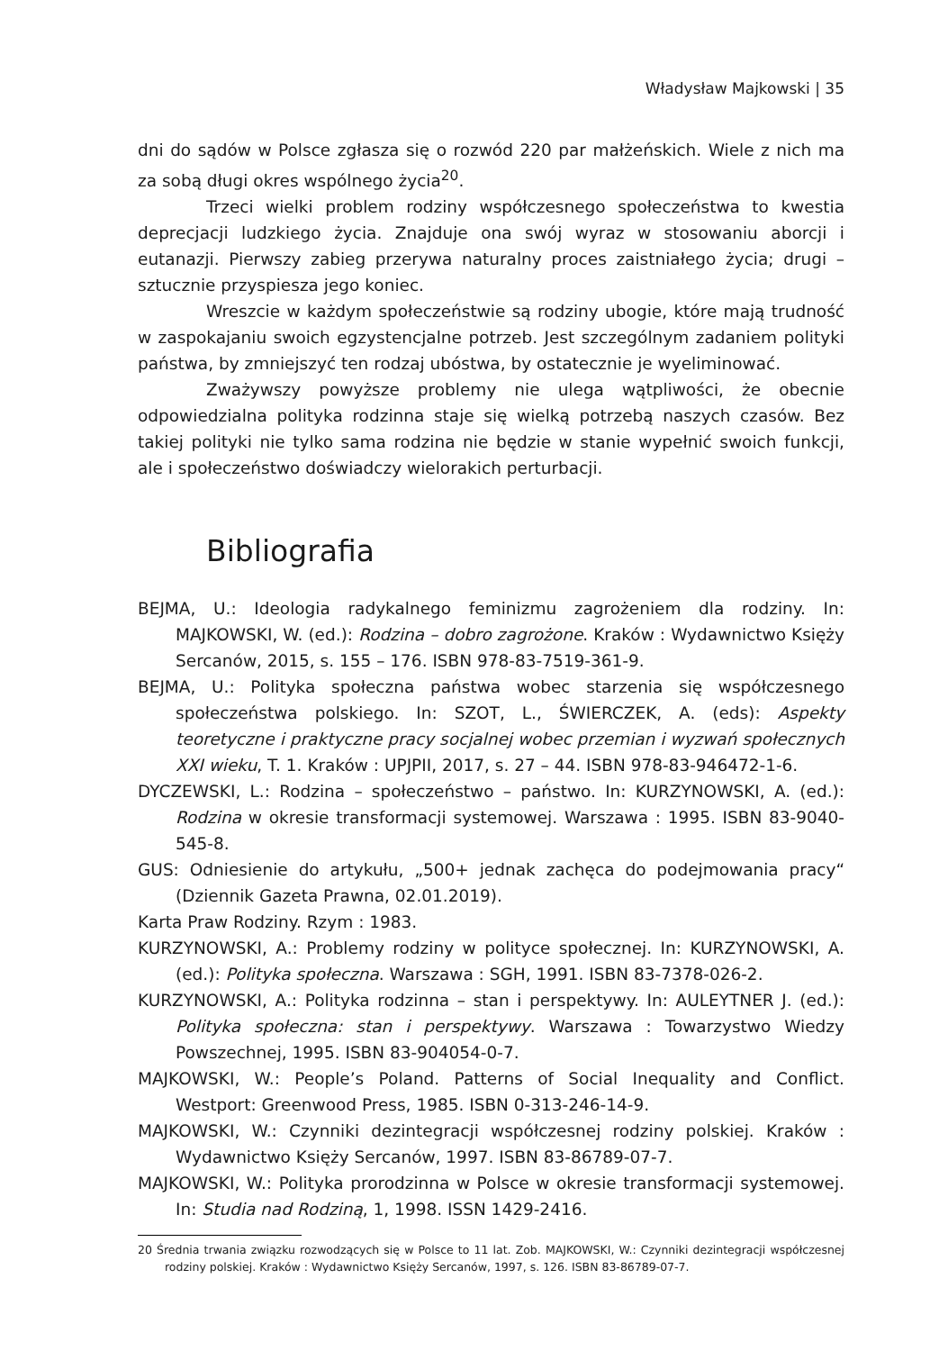Władysław Majkowski | 35
dni do sądów w Polsce zgłasza się o rozwód 220 par małżeńskich. Wiele z nich ma za sobą długi okres wspólnego życia<sup>20</sup>.
Trzeci wielki problem rodziny współczesnego społeczeństwa to kwestia deprecjacji ludzkiego życia. Znajduje ona swój wyraz w stosowaniu aborcji i eutanazji. Pierwszy zabieg przerywa naturalny proces zaistniałego życia; drugi – sztucznie przyspiesza jego koniec.
Wreszcie w każdym społeczeństwie są rodziny ubogie, które mają trudność w zaspokajaniu swoich egzystencjalne potrzeb. Jest szczególnym zadaniem polityki państwa, by zmniejszyć ten rodzaj ubóstwa, by ostatecznie je wyeliminować.
Zważywszy powyższe problemy nie ulega wątpliwości, że obecnie odpowiedzialna polityka rodzinna staje się wielką potrzebą naszych czasów. Bez takiej polityki nie tylko sama rodzina nie będzie w stanie wypełnić swoich funkcji, ale i społeczeństwo doświadczy wielorakich perturbacji.
Bibliografia
BEJMA, U.: Ideologia radykalnego feminizmu zagrożeniem dla rodziny. In: MAJKOWSKI, W. (ed.): Rodzina – dobro zagrożone. Kraków : Wydawnictwo Księży Sercanów, 2015, s. 155 – 176. ISBN 978-83-7519-361-9.
BEJMA, U.: Polityka społeczna państwa wobec starzenia się współczesnego społeczeństwa polskiego. In: SZOT, L., ŚWIERCZEK, A. (eds): Aspekty teoretyczne i praktyczne pracy socjalnej wobec przemian i wyzwań społecznych XXI wieku, T. 1. Kraków : UPJPII, 2017, s. 27 – 44. ISBN 978-83-946472-1-6.
DYCZEWSKI, L.: Rodzina – społeczeństwo – państwo. In: KURZYNOWSKI, A. (ed.): Rodzina w okresie transformacji systemowej. Warszawa : 1995. ISBN 83-9040-545-8.
GUS: Odniesienie do artykułu, „500+ jednak zachęca do podejmowania pracy“ (Dziennik Gazeta Prawna, 02.01.2019).
Karta Praw Rodziny. Rzym : 1983.
KURZYNOWSKI, A.: Problemy rodziny w polityce społecznej. In: KURZYNOWSKI, A. (ed.): Polityka społeczna. Warszawa : SGH, 1991. ISBN 83-7378-026-2.
KURZYNOWSKI, A.: Polityka rodzinna – stan i perspektywy. In: AULEYTNER J. (ed.): Polityka społeczna: stan i perspektywy. Warszawa : Towarzystwo Wiedzy Powszechnej, 1995. ISBN 83-904054-0-7.
MAJKOWSKI, W.: People’s Poland. Patterns of Social Inequality and Conflict. Westport: Greenwood Press, 1985. ISBN 0-313-246-14-9.
MAJKOWSKI, W.: Czynniki dezintegracji współczesnej rodziny polskiej. Kraków : Wydawnictwo Księży Sercanów, 1997. ISBN 83-86789-07-7.
MAJKOWSKI, W.: Polityka prorodzinna w Polsce w okresie transformacji systemowej. In: Studia nad Rodziną, 1, 1998. ISSN 1429-2416.
20 Średnia trwania związku rozwodzących się w Polsce to 11 lat. Zob. MAJKOWSKI, W.: Czynniki dezintegracji współczesnej rodziny polskiej. Kraków : Wydawnictwo Księży Sercanów, 1997, s. 126. ISBN 83-86789-07-7.